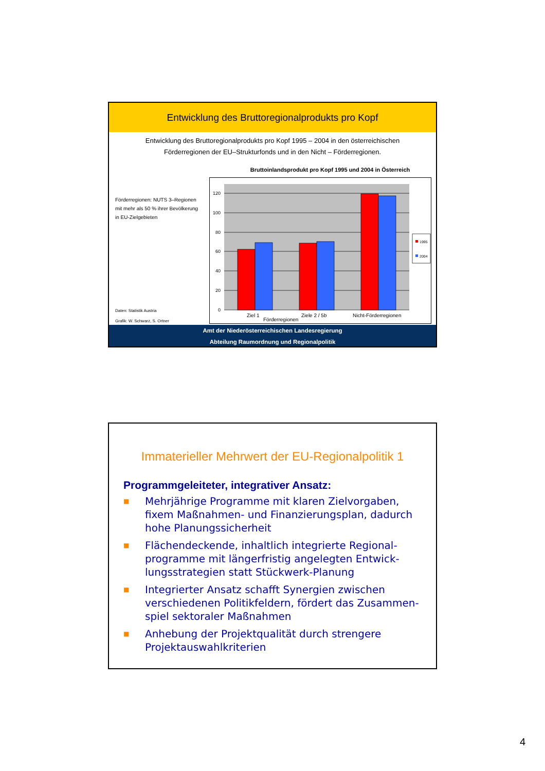Entwicklung des Bruttoregionalprodukts pro Kopf
Entwicklung des Bruttoregionalprodukts pro Kopf 1995 – 2004 in den österreichischen
Förderregionen der EU–Strukturfonds und in den Nicht – Förderregionen.
Förderregionen: NUTS 3–Regionen
mit mehr als 50 % ihrer Bevölkerung
in EU-Zielgebieten
Daten: Statistik Austria
Grafik: W. Schwarz, S. Ortner
Bruttoinlandsprodukt pro Kopf 1995 und 2004 in Österreich
120
100
80
60
40
20
0
1995
2004
Ziel 1
Ziele 2 / 5b
Nicht-Förderregionen
Förderregionen
Amt der Niederösterreichischen Landesregierung
Abteilung Raumordnung und Regionalpolitik
Immaterieller Mehrwert der EU-Regionalpolitik 1
Programmgeleiteter, integrativer Ansatz:
■ Mehrjährige Programme mit klaren Zielvorgaben, fixem Maßnahmen- und Finanzierungsplan, dadurch hohe Planungssicherheit
■ Flächendeckende, inhaltlich integrierte Regional-programme mit längerfristig angelegten Entwick-lungsstrategien statt Stückwerk-Planung
■ Integrierter Ansatz schafft Synergien zwischen verschiedenen Politikfeldern, fördert das Zusammen-spiel sektoraler Maßnahmen
■ Anhebung der Projektqualität durch strengere Projektauswahlkriterien
4